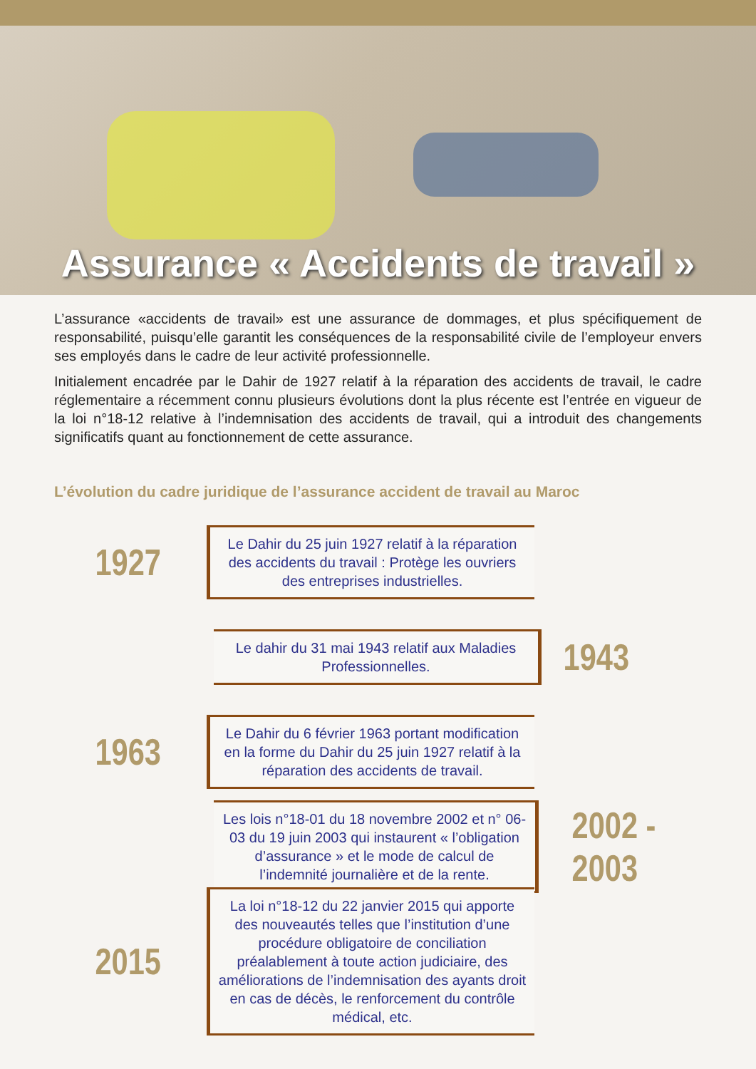Assurance « Accidents de travail »
L’assurance «accidents de travail» est une assurance de dommages, et plus spécifiquement de responsabilité, puisqu’elle garantit les conséquences de la responsabilité civile de l’employeur envers ses employés dans le cadre de leur activité professionnelle.
Initialement encadrée par le Dahir de 1927 relatif à la réparation des accidents de travail, le cadre réglementaire a récemment connu plusieurs évolutions dont la plus récente est l’entrée en vigueur de la loi n°18-12 relative à l’indemnisation des accidents de travail, qui a introduit des changements significatifs quant au fonctionnement de cette assurance.
L’évolution du cadre juridique de l’assurance accident de travail au Maroc
1927
Le Dahir du 25 juin 1927 relatif à la réparation des accidents du travail : Protège les ouvriers des entreprises industrielles.
Le dahir du 31 mai 1943 relatif aux Maladies Professionnelles.
1943
1963
Le Dahir du 6 février 1963 portant modification en la forme du Dahir du 25 juin 1927 relatif à la réparation des accidents de travail.
Les lois n°18-01 du 18 novembre 2002 et n° 06-03 du 19 juin 2003 qui instaurent « l’obligation d’assurance » et le mode de calcul de l’indemnité journalière et de la rente.
2002 - 2003
2015
La loi n°18-12 du 22 janvier 2015 qui apporte des nouveautés telles que l’institution d’une procédure obligatoire de conciliation préalablement à toute action judiciaire, des améliorations de l’indemnisation des ayants droit en cas de décès, le renforcement du contrôle médical, etc.